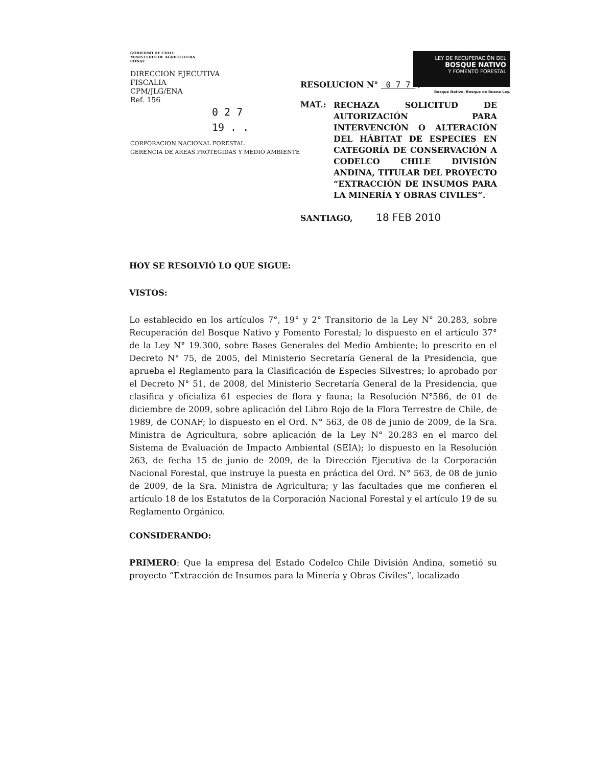GOBIERNO DE CHILE
MINISTERIO DE AGRICULTURA
CONAF
DIRECCION EJECUTIVA
FISCALIA
CPM/JLG/ENA
Ref. 156
0 2 7
19 . .
CORPORACION NACIONAL FORESTAL
GERENCIA DE AREAS PROTEGIDAS Y MEDIO AMBIENTE
LEY DE RECUPERACIÓN DEL
BOSQUE NATIVO
Y FOMENTO FORESTAL
Bosque Nativo, Bosque de Buena Ley.
RESOLUCION N° 0 7 7 /
MAT.: RECHAZA SOLICITUD DE AUTORIZACIÓN PARA INTERVENCIÓN O ALTERACIÓN DEL HÁBITAT DE ESPECIES EN CATEGORÍA DE CONSERVACIÓN A CODELCO CHILE DIVISIÓN ANDINA, TITULAR DEL PROYECTO “EXTRACCIÓN DE INSUMOS PARA LA MINERÍA Y OBRAS CIVILES”.
SANTIAGO, 18 FEB 2010
HOY SE RESOLVIÓ LO QUE SIGUE:
VISTOS:
Lo establecido en los artículos 7°, 19° y 2° Transitorio de la Ley N° 20.283, sobre Recuperación del Bosque Nativo y Fomento Forestal; lo dispuesto en el artículo 37° de la Ley N° 19.300, sobre Bases Generales del Medio Ambiente; lo prescrito en el Decreto N° 75, de 2005, del Ministerio Secretaría General de la Presidencia, que aprueba el Reglamento para la Clasificación de Especies Silvestres; lo aprobado por el Decreto N° 51, de 2008, del Ministerio Secretaría General de la Presidencia, que clasifica y oficializa 61 especies de flora y fauna; la Resolución N°586, de 01 de diciembre de 2009, sobre aplicación del Libro Rojo de la Flora Terrestre de Chile, de 1989, de CONAF; lo dispuesto en el Ord. N° 563, de 08 de junio de 2009, de la Sra. Ministra de Agricultura, sobre aplicación de la Ley N° 20.283 en el marco del Sistema de Evaluación de Impacto Ambiental (SEIA); lo dispuesto en la Resolución 263, de fecha 15 de junio de 2009, de la Dirección Ejecutiva de la Corporación Nacional Forestal, que instruye la puesta en práctica del Ord. N° 563, de 08 de junio de 2009, de la Sra. Ministra de Agricultura; y las facultades que me confieren el artículo 18 de los Estatutos de la Corporación Nacional Forestal y el artículo 19 de su Reglamento Orgánico.
CONSIDERANDO:
PRIMERO: Que la empresa del Estado Codelco Chile División Andina, sometió su proyecto “Extracción de Insumos para la Minería y Obras Civiles”, localizado